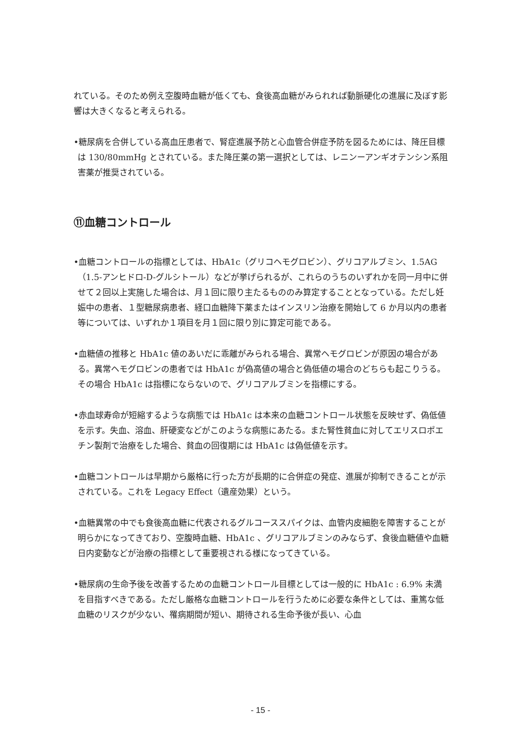れている。そのため例え空腹時血糖が低くても、食後高血糖がみられれば動脈硬化の進展に及ぼす影響は大きくなると考えられる。
•糖尿病を合併している高血圧患者で、腎症進展予防と心血管合併症予防を図るためには、降圧目標は 130/80mmHg とされている。また降圧薬の第一選択としては、レニンーアンギオテンシン系阻害薬が推奨されている。
⑪血糖コントロール
•血糖コントロールの指標としては、HbA1c（グリコヘモグロビン）、グリコアルブミン、1.5AG（1.5-アンヒドロ-D-グルシトール）などが挙げられるが、これらのうちのいずれかを同一月中に併せて２回以上実施した場合は、月１回に限り主たるもののみ算定することとなっている。ただし妊娠中の患者、１型糖尿病患者、経口血糖降下薬またはインスリン治療を開始して 6 か月以内の患者等については、いずれか１項目を月１回に限り別に算定可能である。
•血糖値の推移と HbA1c 値のあいだに乖離がみられる場合、異常ヘモグロビンが原因の場合がある。異常ヘモグロビンの患者では HbA1c が偽高値の場合と偽低値の場合のどちらも起こりうる。その場合 HbA1c は指標にならないので、グリコアルブミンを指標にする。
•赤血球寿命が短縮するような病態では HbA1c は本来の血糖コントロール状態を反映せず、偽低値を示す。失血、溶血、肝硬変などがこのような病態にあたる。また腎性貧血に対してエリスロポエチン製剤で治療をした場合、貧血の回復期には HbA1c は偽低値を示す。
•血糖コントロールは早期から厳格に行った方が長期的に合併症の発症、進展が抑制できることが示されている。これを Legacy Effect（遺産効果）という。
•血糖異常の中でも食後高血糖に代表されるグルコーススパイクは、血管内皮細胞を障害することが明らかになってきており、空腹時血糖、HbA1c 、グリコアルブミンのみならず、食後血糖値や血糖日内変動などが治療の指標として重要視される様になってきている。
•糖尿病の生命予後を改善するための血糖コントロール目標としては一般的に HbA1c : 6.9% 未満を目指すべきである。ただし厳格な血糖コントロールを行うために必要な条件としては、重篤な低血糖のリスクが少ない、罹病期間が短い、期待される生命予後が長い、心血
- 15 -